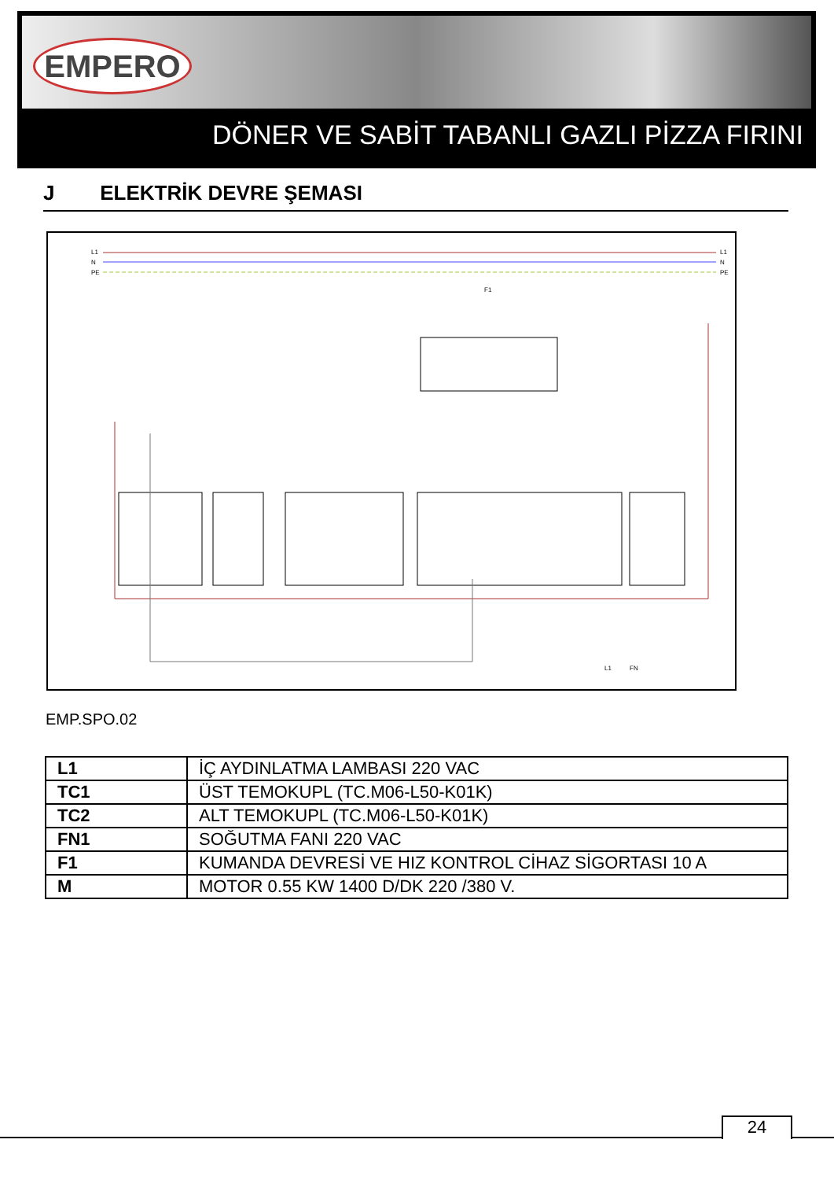EMPERO
DÖNER VE SABİT TABANLI GAZLI PİZZA FIRINI
J ELEKTRİK DEVRE ŞEMASI
L1
N
PE
L1
N
PE
F1
L1
FN
EMP.SPO.02
| L1 | İÇ AYDINLATMA LAMBASI 220 VAC |
| TC1 | ÜST TEMOKUPL (TC.M06-L50-K01K) |
| TC2 | ALT TEMOKUPL (TC.M06-L50-K01K) |
| FN1 | SOĞUTMA FANI 220 VAC |
| F1 | KUMANDA DEVRESİ VE HIZ KONTROL CİHAZ SİGORTASI 10 A |
| M | MOTOR 0.55 KW 1400 D/DK 220 /380 V. |
24